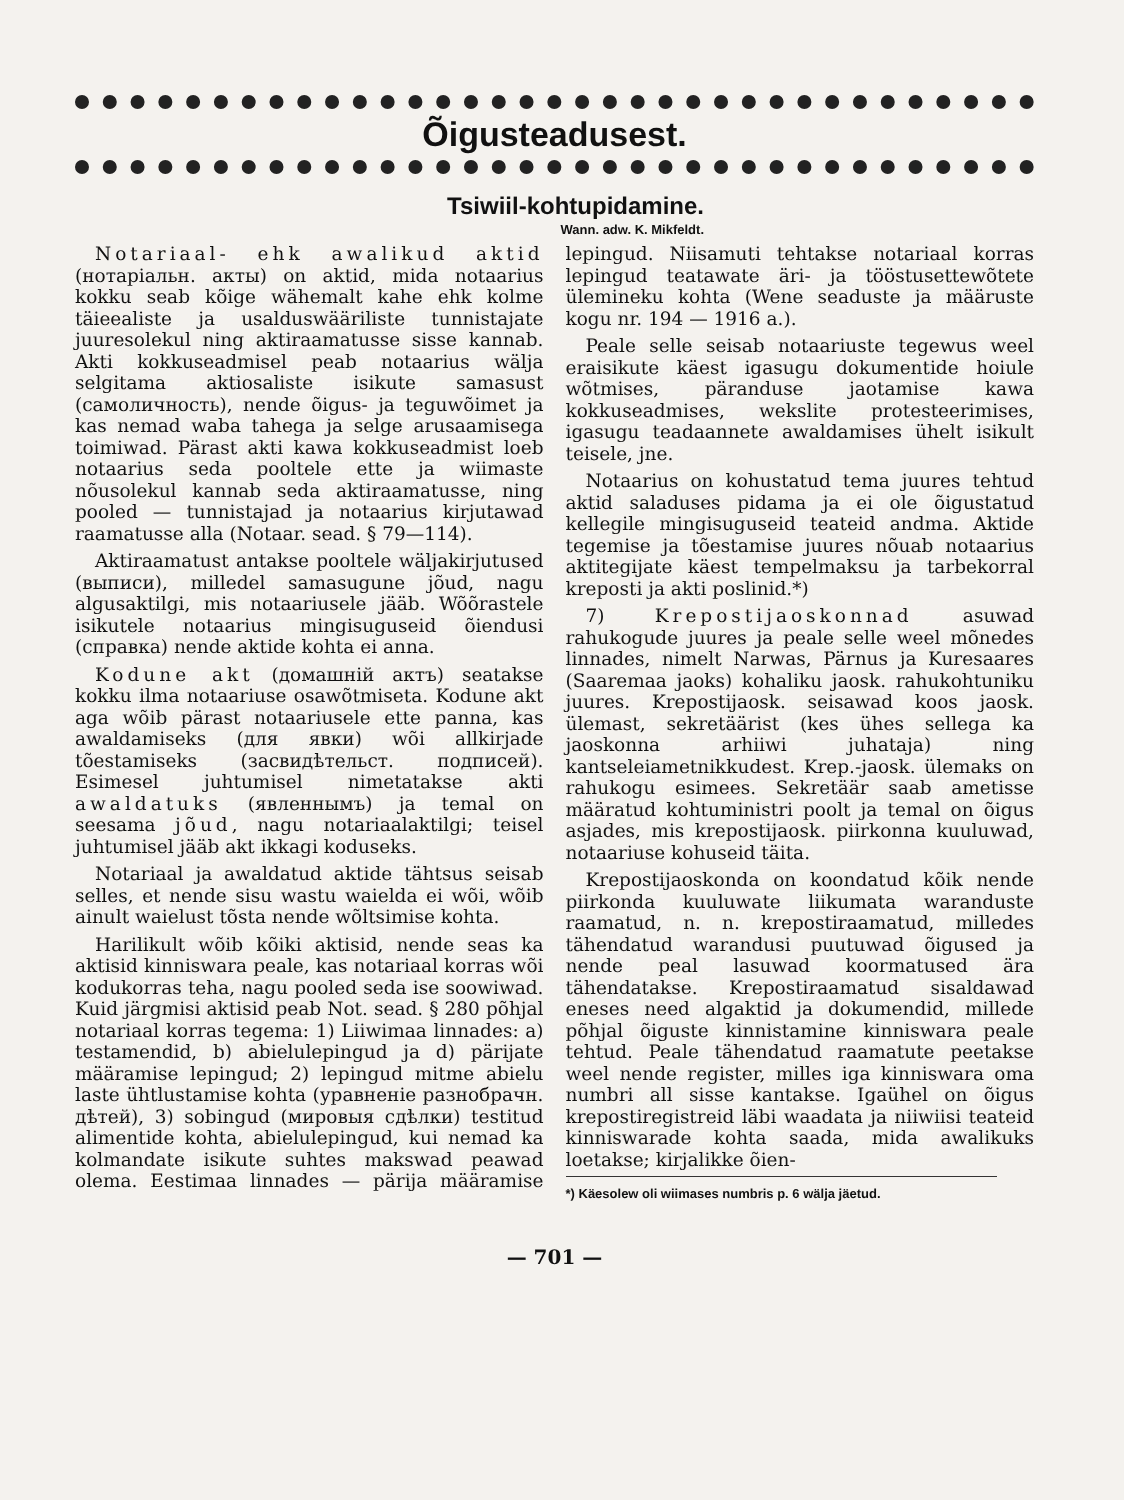Õigusteadusest.
Tsiwiil-kohtupidamine.
Wann. adw. K. Mikfeldt.
Notariaal- ehk awalikud aktid (нотаріальн. акты) on aktid, mida notaarius kokku seab kõige wähemalt kahe ehk kolme täieealiste ja usalduswääriliste tunnistajate juuresolekul ning aktiraamatusse sisse kannab. Akti kokkuseadmisel peab notaarius wälja selgitama aktiosaliste isikute samasust (самоличность), nende õigus- ja teguwõimet ja kas nemad waba tahega ja selge arusaamisega toimiwad. Pärast akti kawa kokkuseadmist loeb notaarius seda pooltele ette ja wiimaste nõusolekul kannab seda aktiraamatusse, ning pooled — tunnistajad ja notaarius kirjutawad raamatusse alla (Notaar. sead. § 79—114).
Aktiraamatust antakse pooltele wäljakirjutused (выписи), milledel samasugune jõud, nagu algusaktilgi, mis notaariusele jääb. Wõõrastele isikutele notaarius mingisuguseid õiendusi (справка) nende aktide kohta ei anna.
Kodune akt (домашній актъ) seatakse kokku ilma notaariuse osawõtmiseta. Kodune akt aga wõib pärast notaariusele ette panna, kas awaldamiseks (для явки) wõi allkirjade tõestamiseks (засвидѣтельст. подписей). Esimesel juhtumisel nimetatakse akti awaldatuks (явленнымъ) ja temal on seesama jõud, nagu notariaalaktilgi; teisel juhtumisel jääb akt ikkagi koduseks.
Notariaal ja awaldatud aktide tähtsus seisab selles, et nende sisu wastu waielda ei wõi, wõib ainult waielust tõsta nende wõltsimise kohta.
Harilikult wõib kõiki aktisid, nende seas ka aktisid kinniswara peale, kas notariaal korras wõi kodukorras teha, nagu pooled seda ise soowiwad. Kuid järgmisi aktisid peab Not. sead. § 280 põhjal notariaal korras tegema: 1) Liiwimaa linnades: a) testamendid, b) abielulepingud ja d) pärijate määramise lepingud; 2) lepingud mitme abielu laste ühtlustamise kohta (уравненіе разнобрачн. дѣтей), 3) sobingud (мировыя сдѣлки) testitud alimentide kohta, abielulepingud, kui nemad ka kolmandate isikute suhtes makswad peawad olema. Eestimaa linnades — pärija määramise lepingud. Niisamuti tehtakse notariaal korras lepingud teatawate äri- ja tööstusettewõtete ülemineku kohta (Wene seaduste ja määruste kogu nr. 194 — 1916 a.).
Peale selle seisab notaariuste tegewus weel eraisikute käest igasugu dokumentide hoiule wõtmises, päranduse jaotamise kawa kokkuseadmises, wekslite protesteerimises, igasugu teadaannete awaldamises ühelt isikult teisele, jne.
Notaarius on kohustatud tema juures tehtud aktid saladuses pidama ja ei ole õigustatud kellegile mingisuguseid teateid andma. Aktide tegemise ja tõestamise juures nõuab notaarius aktitegijate käest tempelmaksu ja tarbekorral kreposti ja akti poslinid.*)
7) Krepostijaoskonnad asuwad rahukogude juures ja peale selle weel mõnedes linnades, nimelt Narwas, Pärnus ja Kuresaares (Saaremaa jaoks) kohaliku jaosk. rahukohtuniku juures. Krepostijaosk. seisawad koos jaosk. ülemast, sekretäärist (kes ühes sellega ka jaoskonna arhiiwi juhataja) ning kantseleiametnikkudest. Krep.-jaosk. ülemaks on rahukogu esimees. Sekretäär saab ametisse määratud kohtuministri poolt ja temal on õigus asjades, mis krepostijaosk. piirkonna kuuluwad, notaariuse kohuseid täita.
Krepostijaoskonda on koondatud kõik nende piirkonda kuuluwate liikumata waranduste raamatud, n. n. krepostiraamatud, milledes tähendatud warandusi puutuwad õigused ja nende peal lasuwad koormatused ära tähendatakse. Krepostiraamatud sisaldawad eneses need algaktid ja dokumendid, millede põhjal õiguste kinnistamine kinniswara peale tehtud. Peale tähendatud raamatute peetakse weel nende register, milles iga kinniswara oma numbri all sisse kantakse. Igaühel on õigus krepostiregistreid läbi waadata ja niiwiisi teateid kinniswarade kohta saada, mida awalikuks loetakse; kirjalikke õien-
*) Käesolew oli wiimases numbris p. 6 wälja jäetud.
— 701 —